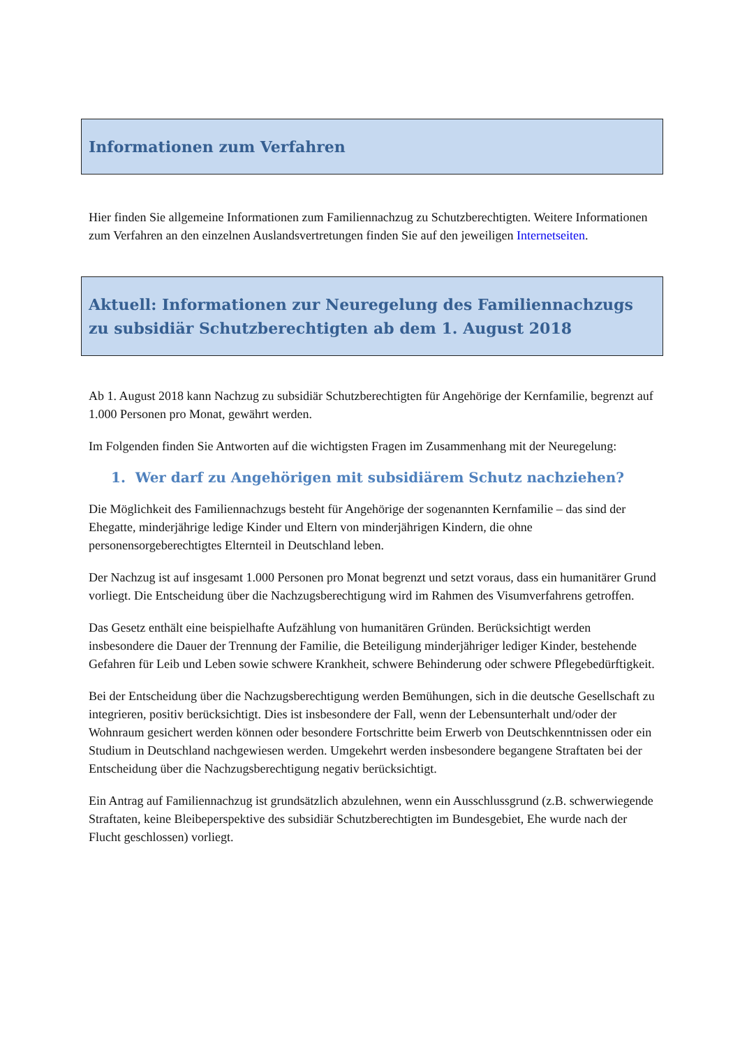Informationen zum Verfahren
Hier finden Sie allgemeine Informationen zum Familiennachzug zu Schutzberechtigten. Weitere Informationen zum Verfahren an den einzelnen Auslandsvertretungen finden Sie auf den jeweiligen Internetseiten.
Aktuell: Informationen zur Neuregelung des Familiennachzugs zu subsidiär Schutzberechtigten ab dem 1. August 2018
Ab 1. August 2018 kann Nachzug zu subsidiär Schutzberechtigten für Angehörige der Kernfamilie, begrenzt auf 1.000 Personen pro Monat, gewährt werden.
Im Folgenden finden Sie Antworten auf die wichtigsten Fragen im Zusammenhang mit der Neuregelung:
1. Wer darf zu Angehörigen mit subsidiärem Schutz nachziehen?
Die Möglichkeit des Familiennachzugs besteht für Angehörige der sogenannten Kernfamilie – das sind der Ehegatte, minderjährige ledige Kinder und Eltern von minderjährigen Kindern, die ohne personensorgeberechtigtes Elternteil in Deutschland leben.
Der Nachzug ist auf insgesamt 1.000 Personen pro Monat begrenzt und setzt voraus, dass ein humanitärer Grund vorliegt. Die Entscheidung über die Nachzugsberechtigung wird im Rahmen des Visumverfahrens getroffen.
Das Gesetz enthält eine beispielhafte Aufzählung von humanitären Gründen. Berücksichtigt werden insbesondere die Dauer der Trennung der Familie, die Beteiligung minderjähriger lediger Kinder, bestehende Gefahren für Leib und Leben sowie schwere Krankheit, schwere Behinderung oder schwere Pflegebedürftigkeit.
Bei der Entscheidung über die Nachzugsberechtigung werden Bemühungen, sich in die deutsche Gesellschaft zu integrieren, positiv berücksichtigt. Dies ist insbesondere der Fall, wenn der Lebensunterhalt und/oder der Wohnraum gesichert werden können oder besondere Fortschritte beim Erwerb von Deutschkenntnissen oder ein Studium in Deutschland nachgewiesen werden. Umgekehrt werden insbesondere begangene Straftaten bei der Entscheidung über die Nachzugsberechtigung negativ berücksichtigt.
Ein Antrag auf Familiennachzug ist grundsätzlich abzulehnen, wenn ein Ausschlussgrund (z.B. schwerwiegende Straftaten, keine Bleibeperspektive des subsidiär Schutzberechtigten im Bundesgebiet, Ehe wurde nach der Flucht geschlossen) vorliegt.